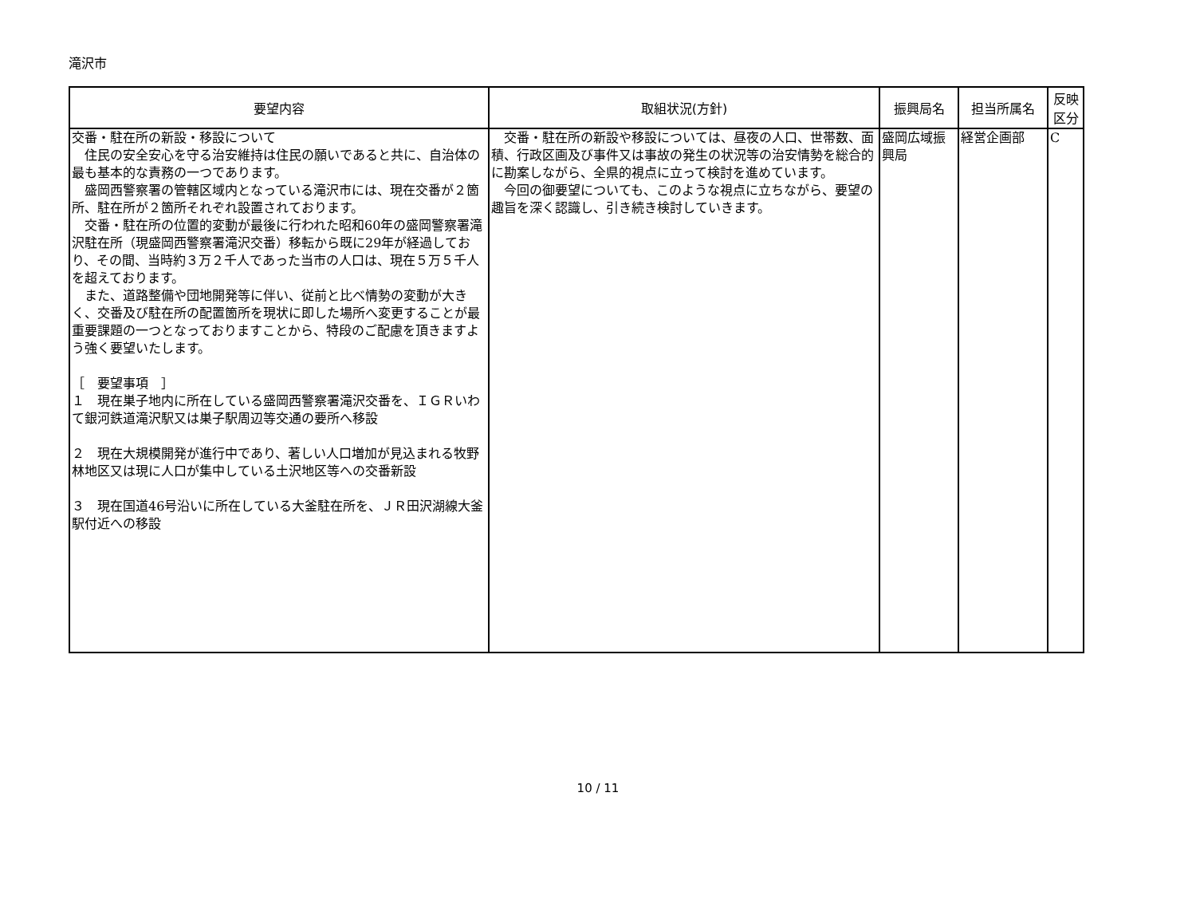滝沢市
| 要望内容 | 取組状況(方針) | 振興局名 | 担当所属名 | 反映 区分 |
| --- | --- | --- | --- | --- |
| 交番・駐在所の新設・移設について 住民の安全安心を守る治安維持は住民の願いであると共に、自治体の最も基本的な責務の一つであります。 盛岡西警察署の管轄区域内となっている滝沢市には、現在交番が２箇所、駐在所が２箇所それぞれ設置されております。 交番・駐在所の位置的変動が最後に行われた昭和60年の盛岡警察署滝沢駐在所（現盛岡西警察署滝沢交番）移転から既に29年が経過しており、その間、当時約３万２千人であった当市の人口は、現在５万５千人を超えております。 また、道路整備や団地開発等に伴い、従前と比べ情勢の変動が大きく、交番及び駐在所の配置箇所を現状に即した場所へ変更することが最重要課題の一つとなっておりますことから、特段のご配慮を頂きますよう強く要望いたします。 ［ 要望事項 ］ １ 現在巣子地内に所在している盛岡西警察署滝沢交番を、ＩＧＲいわて銀河鉄道滝沢駅又は巣子駅周辺等交通の要所へ移設 ２ 現在大規模開発が進行中であり、著しい人口増加が見込まれる牧野林地区又は現に人口が集中している土沢地区等への交番新設 ３ 現在国道46号沿いに所在している大釜駐在所を、ＪＲ田沢湖線大釜駅付近への移設 | 交番・駐在所の新設や移設については、昼夜の人口、世帯数、面積、行政区画及び事件又は事故の発生の状況等の治安情勢を総合的に勘案しながら、全県的視点に立って検討を進めています。 今回の御要望についても、このような視点に立ちながら、要望の趣旨を深く認識し、引き続き検討していきます。 | 盛岡広域振興局 | 経営企画部 | C |
10 / 11